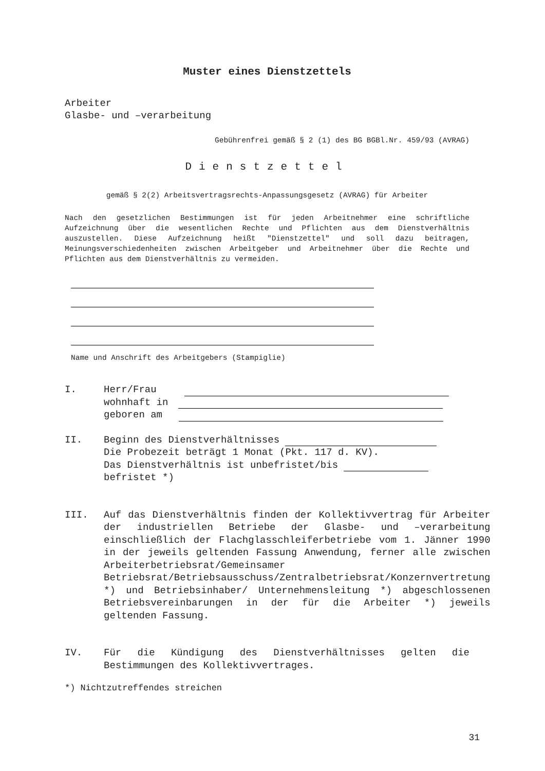Muster eines Dienstzettels
Arbeiter
Glasbe- und –verarbeitung
Gebührenfrei gemäß § 2 (1) des BG BGBl.Nr. 459/93 (AVRAG)
Dienstzettel
gemäß § 2(2) Arbeitsvertragsrechts-Anpassungsgesetz (AVRAG) für Arbeiter
Nach den gesetzlichen Bestimmungen ist für jeden Arbeitnehmer eine schriftliche Aufzeichnung über die wesentlichen Rechte und Pflichten aus dem Dienstverhältnis auszustellen. Diese Aufzeichnung heißt "Dienstzettel" und soll dazu beitragen, Meinungsverschiedenheiten zwischen Arbeitgeber und Arbeitnehmer über die Rechte und Pflichten aus dem Dienstverhältnis zu vermeiden.
Name und Anschrift des Arbeitgebers (Stampiglie)
I. Herr/Frau
wohnhaft in
geboren am
II. Beginn des Dienstverhältnisses
Die Probezeit beträgt 1 Monat (Pkt. 117 d. KV).
Das Dienstverhältnis ist unbefristet/bis
befristet *)
III. Auf das Dienstverhältnis finden der Kollektivvertrag für Arbeiter der industriellen Betriebe der Glasbe- und –verarbeitung einschließlich der Flachglasschleiferbetriebe vom 1. Jänner 1990 in der jeweils geltenden Fassung Anwendung, ferner alle zwischen Arbeiterbetriebsrat/Gemeinsamer Betriebsrat/Betriebsausschuss/Zentralbetriebsrat/Konzernvertretung *) und Betriebsinhaber/ Unternehmensleitung *) abgeschlossenen Betriebsvereinbarungen in der für die Arbeiter *) jeweils geltenden Fassung.
IV. Für die Kündigung des Dienstverhältnisses gelten die Bestimmungen des Kollektivvertrages.
*) Nichtzutreffendes streichen
31